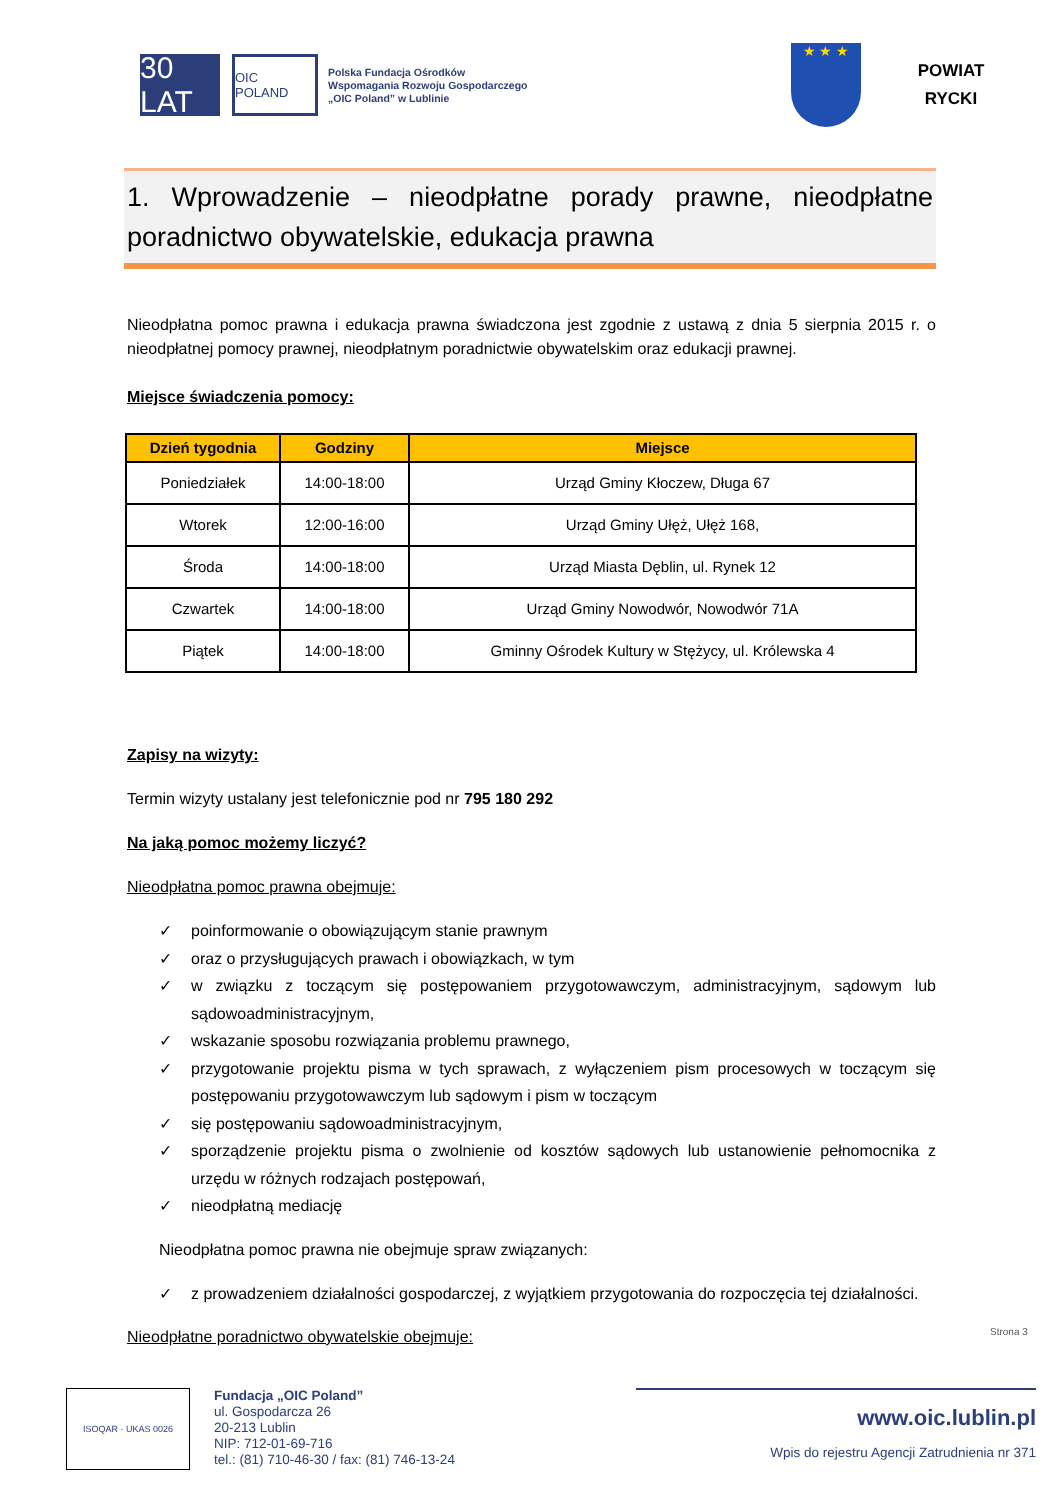30 LAT
OIC POLAND
Polska Fundacja Ośrodków
Wspomagania Rozwoju Gospodarczego
„OIC Poland” w Lublinie
★ ★ ★
POWIAT
RYCKI
1. Wprowadzenie – nieodpłatne porady prawne, nieodpłatne poradnictwo obywatelskie, edukacja prawna
Nieodpłatna pomoc prawna i edukacja prawna świadczona jest zgodnie z ustawą z dnia 5 sierpnia 2015 r. o nieodpłatnej pomocy prawnej, nieodpłatnym poradnictwie obywatelskim oraz edukacji prawnej.
Miejsce świadczenia pomocy:
| Dzień tygodnia | Godziny | Miejsce |
| --- | --- | --- |
| Poniedziałek | 14:00-18:00 | Urząd Gminy Kłoczew, Długa 67 |
| Wtorek | 12:00-16:00 | Urząd Gminy Ułęż, Ułęż 168, |
| Środa | 14:00-18:00 | Urząd Miasta Dęblin, ul. Rynek 12 |
| Czwartek | 14:00-18:00 | Urząd Gminy Nowodwór, Nowodwór 71A |
| Piątek | 14:00-18:00 | Gminny Ośrodek Kultury w Stężycy, ul. Królewska 4 |
Zapisy na wizyty:
Termin wizyty ustalany jest telefonicznie pod nr 795 180 292
Na jaką pomoc możemy liczyć?
Nieodpłatna pomoc prawna obejmuje:
✓ poinformowanie o obowiązującym stanie prawnym
✓ oraz o przysługujących prawach i obowiązkach, w tym
✓ w związku z toczącym się postępowaniem przygotowawczym, administracyjnym, sądowym lub sądowoadministracyjnym,
✓ wskazanie sposobu rozwiązania problemu prawnego,
✓ przygotowanie projektu pisma w tych sprawach, z wyłączeniem pism procesowych w toczącym się postępowaniu przygotowawczym lub sądowym i pism w toczącym
✓ się postępowaniu sądowoadministracyjnym,
✓ sporządzenie projektu pisma o zwolnienie od kosztów sądowych lub ustanowienie pełnomocnika z urzędu w różnych rodzajach postępowań,
✓ nieodpłatną mediację
Nieodpłatna pomoc prawna nie obejmuje spraw związanych:
✓ z prowadzeniem działalności gospodarczej, z wyjątkiem przygotowania do rozpoczęcia tej działalności.
Nieodpłatne poradnictwo obywatelskie obejmuje:
Strona 3
ISOQAR · UKAS 0026
Fundacja „OIC Poland”
ul. Gospodarcza 26
20-213 Lublin
NIP: 712-01-69-716
tel.: (81) 710-46-30 / fax: (81) 746-13-24
www.oic.lublin.pl
Wpis do rejestru Agencji Zatrudnienia nr 371